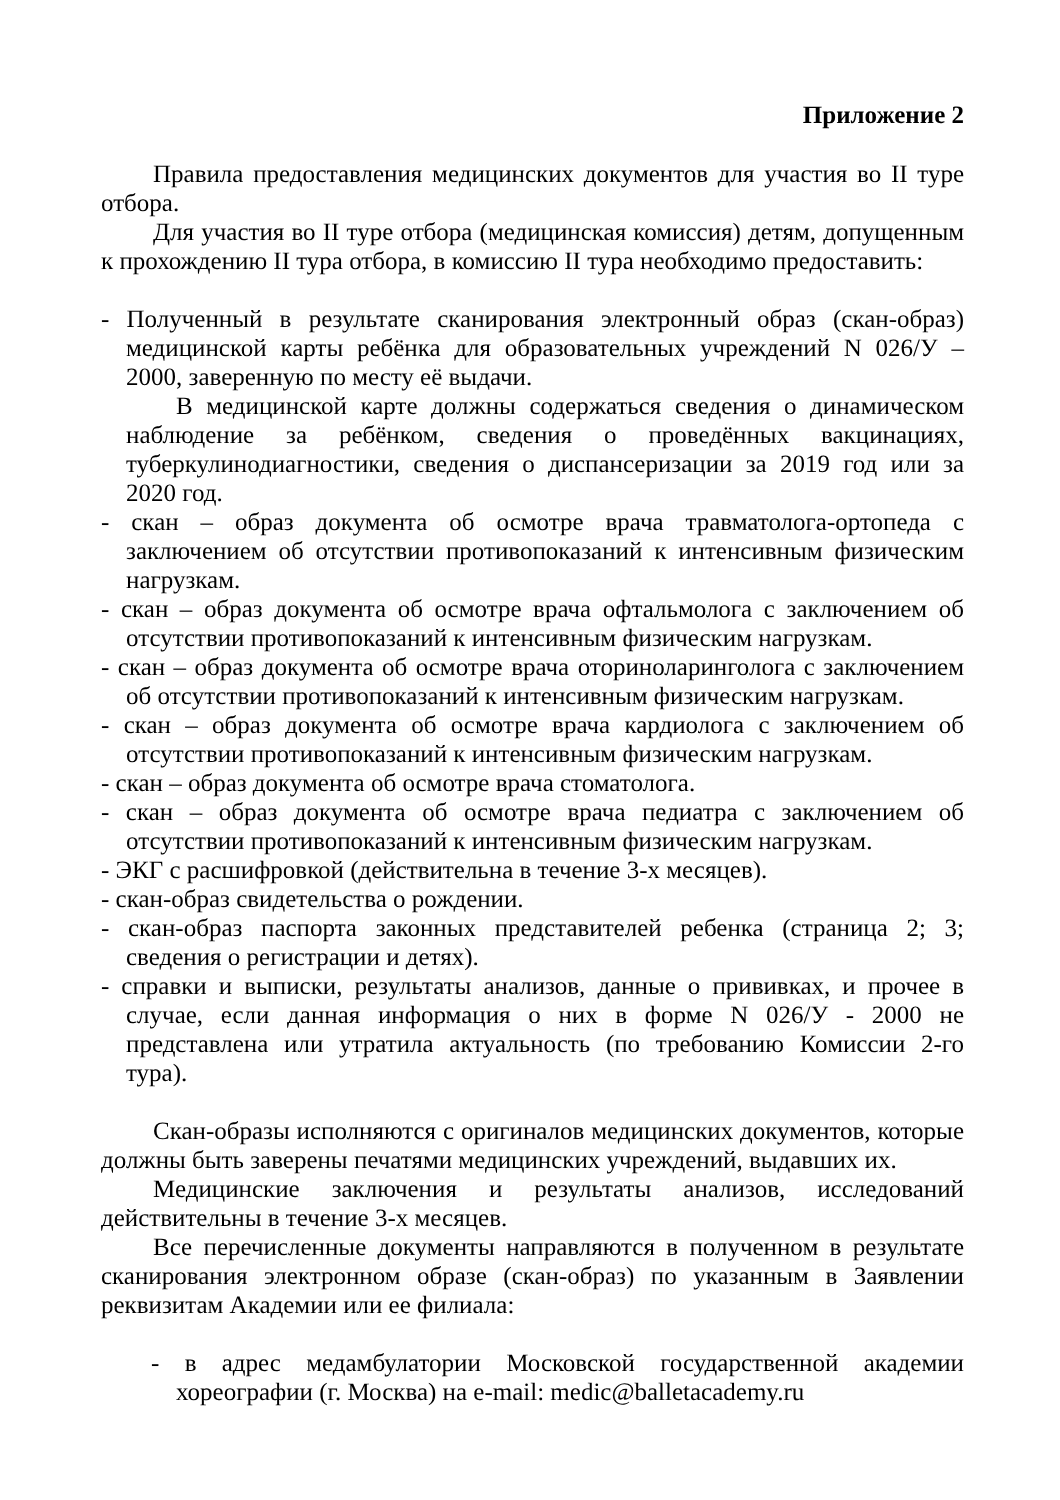Приложение 2
Правила предоставления медицинских документов для участия во II туре отбора.
Для участия во II туре отбора (медицинская комиссия) детям, допущенным к прохождению II тура отбора, в комиссию II тура необходимо предоставить:
- Полученный в результате сканирования электронный образ (скан-образ) медицинской карты ребёнка для образовательных учреждений N 026/У – 2000, заверенную по месту её выдачи.
В медицинской карте должны содержаться сведения о динамическом наблюдение за ребёнком, сведения о проведённых вакцинациях, туберкулинодиагностики, сведения о диспансеризации за 2019 год или за 2020 год.
- скан – образ документа об осмотре врача травматолога-ортопеда с заключением об отсутствии противопоказаний к интенсивным физическим нагрузкам.
- скан – образ документа об осмотре врача офтальмолога с заключением об отсутствии противопоказаний к интенсивным физическим нагрузкам.
- скан – образ документа об осмотре врача оториноларинголога с заключением об отсутствии противопоказаний к интенсивным физическим нагрузкам.
- скан – образ документа об осмотре врача кардиолога с заключением об отсутствии противопоказаний к интенсивным физическим нагрузкам.
- скан – образ документа об осмотре врача стоматолога.
- скан – образ документа об осмотре врача педиатра с заключением об отсутствии противопоказаний к интенсивным физическим нагрузкам.
- ЭКГ с расшифровкой (действительна в течение 3-х месяцев).
- скан-образ свидетельства о рождении.
- скан-образ паспорта законных представителей ребенка (страница 2; 3; сведения о регистрации и детях).
- справки и выписки, результаты анализов, данные о прививках, и прочее в случае, если данная информация о них в форме N 026/У - 2000 не представлена или утратила актуальность (по требованию Комиссии 2-го тура).
Скан-образы исполняются с оригиналов медицинских документов, которые должны быть заверены печатями медицинских учреждений, выдавших их.
Медицинские заключения и результаты анализов, исследований действительны в течение 3-х месяцев.
Все перечисленные документы направляются в полученном в результате сканирования электронном образе (скан-образ) по указанным в Заявлении реквизитам Академии или ее филиала:
- в адрес медамбулатории Московской государственной академии хореографии (г. Москва) на e-mail: medic@balletacademy.ru